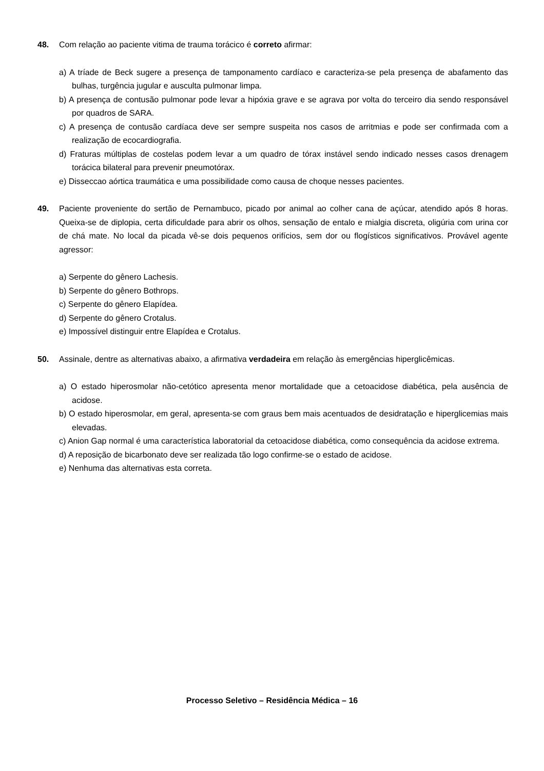48. Com relação ao paciente vitima de trauma torácico é correto afirmar:
a) A tríade de Beck sugere a presença de tamponamento cardíaco e caracteriza-se pela presença de abafamento das bulhas, turgência jugular e ausculta pulmonar limpa.
b) A presença de contusão pulmonar pode levar a hipóxia grave e se agrava por volta do terceiro dia sendo responsável por quadros de SARA.
c) A presença de contusão cardíaca deve ser sempre suspeita nos casos de arritmias e pode ser confirmada com a realização de ecocardiografia.
d) Fraturas múltiplas de costelas podem levar a um quadro de tórax instável sendo indicado nesses casos drenagem torácica bilateral para prevenir pneumotórax.
e) Disseccao aórtica traumática e uma possibilidade como causa de choque nesses pacientes.
49. Paciente proveniente do sertão de Pernambuco, picado por animal ao colher cana de açúcar, atendido após 8 horas. Queixa-se de diplopia, certa dificuldade para abrir os olhos, sensação de entalo e mialgia discreta, oligúria com urina cor de chá mate. No local da picada vê-se dois pequenos orifícios, sem dor ou flogísticos significativos. Provável agente agressor:
a) Serpente do gênero Lachesis.
b) Serpente do gênero Bothrops.
c) Serpente do gênero Elapídea.
d) Serpente do gênero Crotalus.
e) Impossível distinguir entre Elapídea e Crotalus.
50. Assinale, dentre as alternativas abaixo, a afirmativa verdadeira em relação às emergências hiperglicêmicas.
a) O estado hiperosmolar não-cetótico apresenta menor mortalidade que a cetoacidose diabética, pela ausência de acidose.
b) O estado hiperosmolar, em geral, apresenta-se com graus bem mais acentuados de desidratação e hiperglicemias mais elevadas.
c) Anion Gap normal é uma característica laboratorial da cetoacidose diabética, como consequência da acidose extrema.
d) A reposição de bicarbonato deve ser realizada tão logo confirme-se o estado de acidose.
e) Nenhuma das alternativas esta correta.
Processo Seletivo – Residência Médica – 16